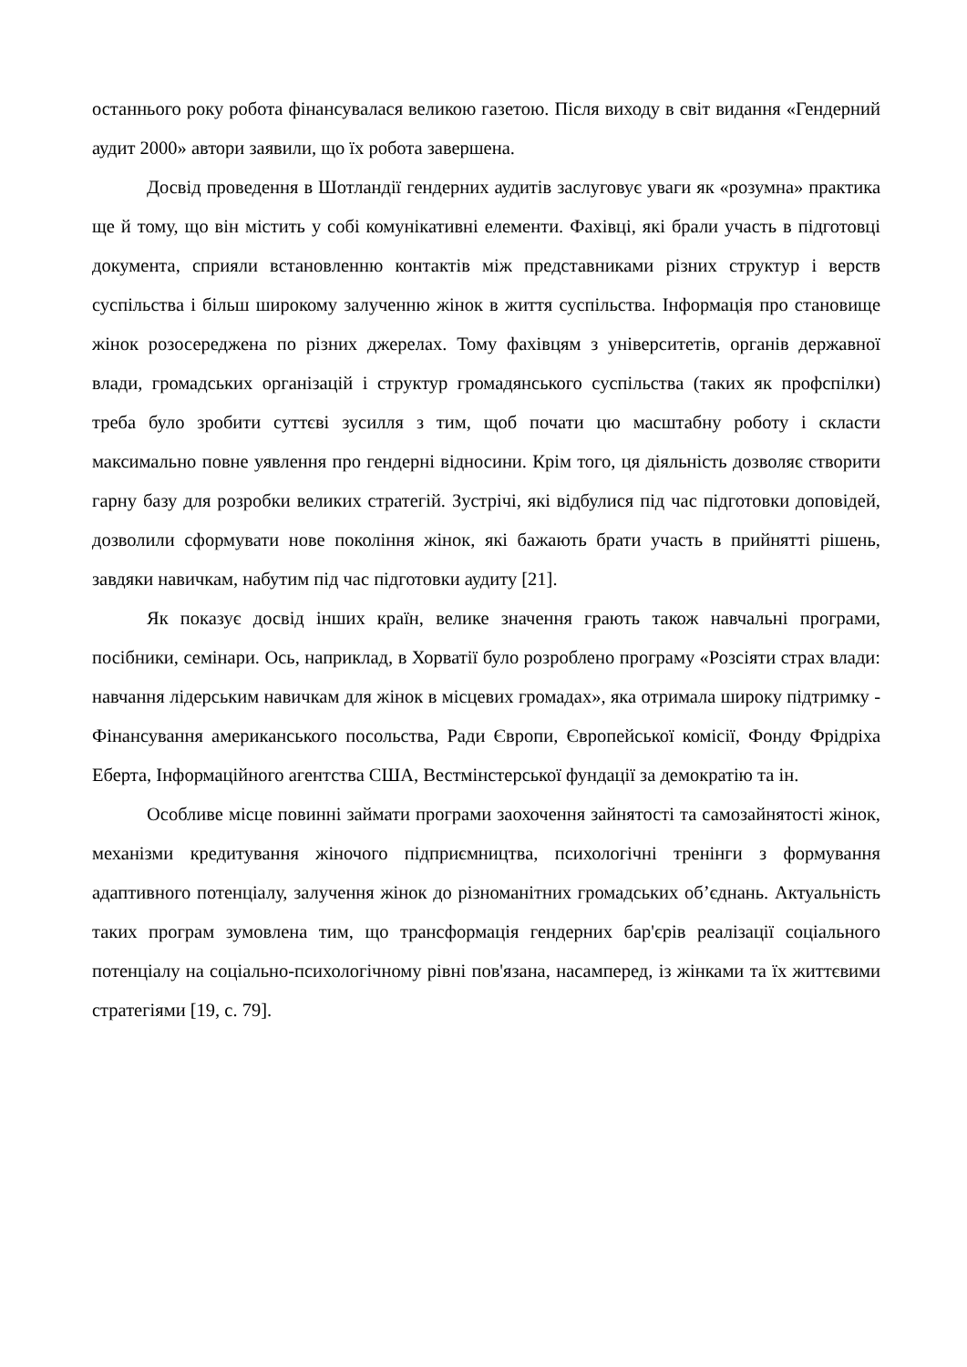останнього року робота фінансувалася великою газетою. Після виходу в світ видання «Гендерний аудит 2000» автори заявили, що їх робота завершена.
Досвід проведення в Шотландії гендерних аудитів заслуговує уваги як «розумна» практика ще й тому, що він містить у собі комунікативні елементи. Фахівці, які брали участь в підготовці документа, сприяли встановленню контактів між представниками різних структур і верств суспільства і більш широкому залученню жінок в життя суспільства. Інформація про становище жінок розосереджена по різних джерелах. Тому фахівцям з університетів, органів державної влади, громадських організацій і структур громадянського суспільства (таких як профспілки) треба було зробити суттєві зусилля з тим, щоб почати цю масштабну роботу і скласти максимально повне уявлення про гендерні відносини. Крім того, ця діяльність дозволяє створити гарну базу для розробки великих стратегій. Зустрічі, які відбулися під час підготовки доповідей, дозволили сформувати нове покоління жінок, які бажають брати участь в прийнятті рішень, завдяки навичкам, набутим під час підготовки аудиту [21].
Як показує досвід інших країн, велике значення грають також навчальні програми, посібники, семінари. Ось, наприклад, в Хорватії було розроблено програму «Розсіяти страх влади: навчання лідерським навичкам для жінок в місцевих громадах», яка отримала широку підтримку - Фінансування американського посольства, Ради Європи, Європейської комісії, Фонду Фрідріха Еберта, Інформаційного агентства США, Вестмінстерської фундації за демократію та ін.
Особливе місце повинні займати програми заохочення зайнятості та самозайнятості жінок, механізми кредитування жіночого підприємництва, психологічні тренінги з формування адаптивного потенціалу, залучення жінок до різноманітних громадських об’єднань. Актуальність таких програм зумовлена тим, що трансформація гендерних бар'єрів реалізації соціального потенціалу на соціально-психологічному рівні пов'язана, насамперед, із жінками та їх життєвими стратегіями [19, с. 79].